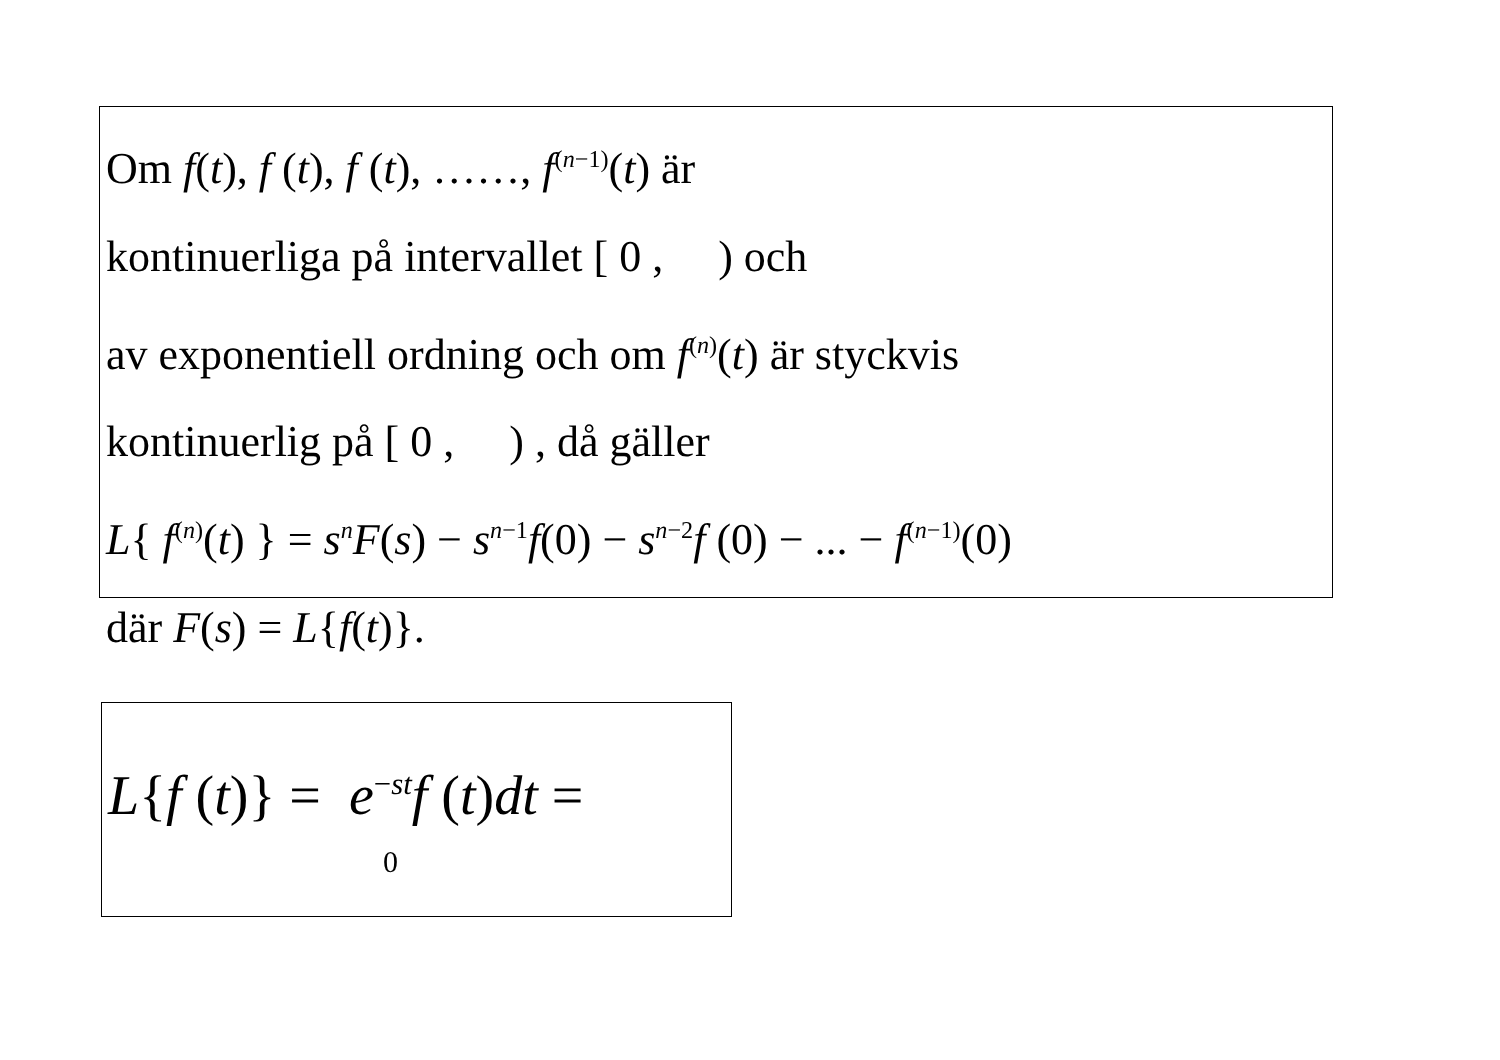Om f(t), f (t), f (t), ……, f<sup>(n−1)</sup>(t) är
kontinuerliga på intervallet [ 0 , ) och
av exponentiell ordning och om f<sup>(n)</sup>(t) är styckvis
kontinuerlig på [ 0 , ) , då gäller
L{ f<sup>(n)</sup>(t) } = s<sup>n</sup>F(s) − s<sup>n−1</sup>f(0) − s<sup>n−2</sup>f (0) − ... − f<sup>(n−1)</sup>(0)
där F(s) = L{f(t)}.
L{f (t)} = e<sup>−st</sup>f (t)dt =
0